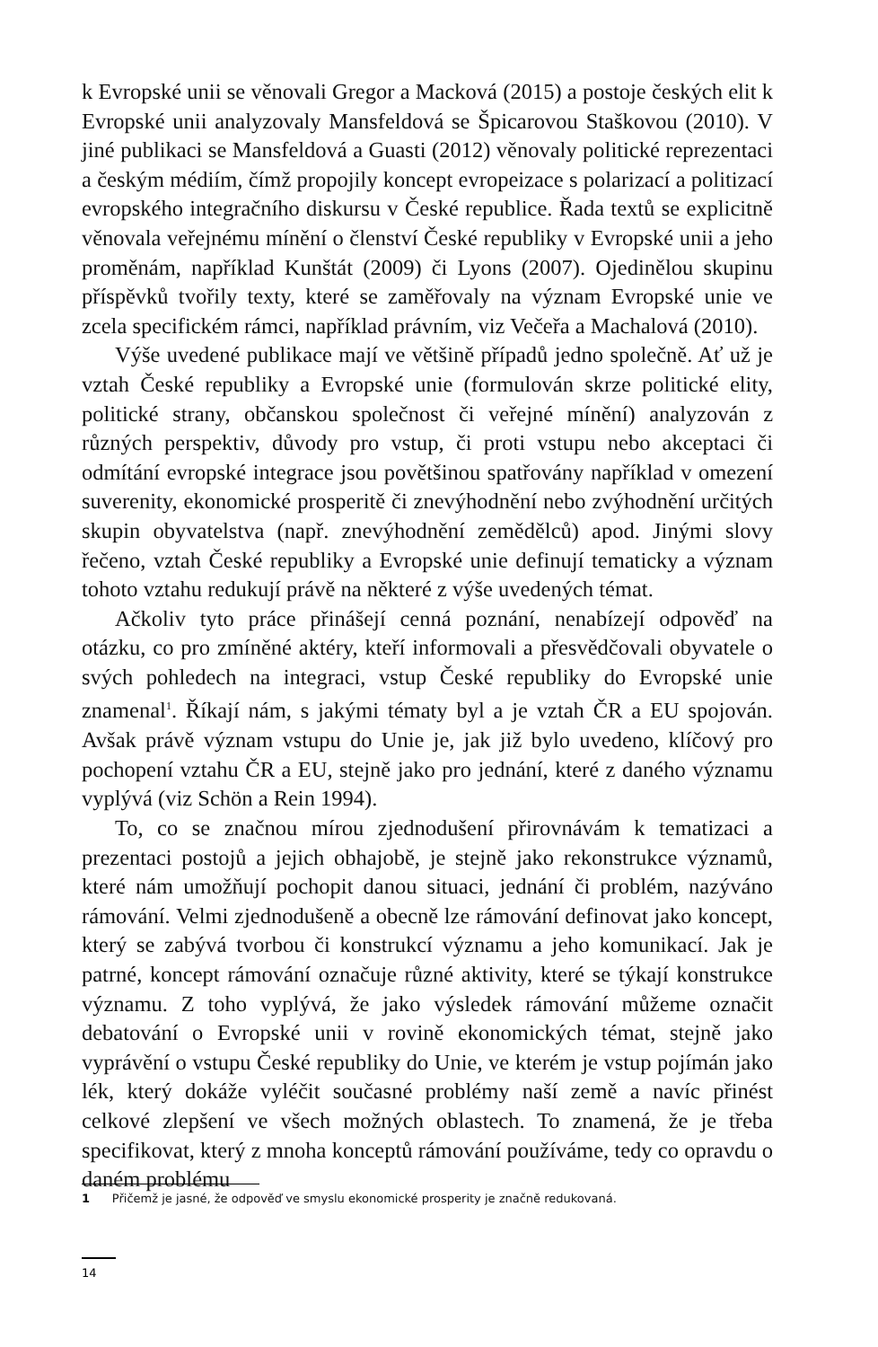k Evropské unii se věnovali Gregor a Macková (2015) a postoje českých elit k Evropské unii analyzovaly Mansfeldová se Špicarovou Staškovou (2010). V jiné publikaci se Mansfeldová a Guasti (2012) věnovaly politické reprezentaci a českým médiím, čímž propojily koncept evropeizace s polarizací a politizací evropského integračního diskursu v České republice. Řada textů se explicitně věnovala veřejnému mínění o členství České republiky v Evropské unii a jeho proměnám, například Kunštát (2009) či Lyons (2007). Ojedinělou skupinu příspěvků tvořily texty, které se zaměřovaly na význam Evropské unie ve zcela specifickém rámci, například právním, viz Večeřa a Machalová (2010).
Výše uvedené publikace mají ve většině případů jedno společně. Ať už je vztah České republiky a Evropské unie (formulován skrze politické elity, politické strany, občanskou společnost či veřejné mínění) analyzován z různých perspektiv, důvody pro vstup, či proti vstupu nebo akceptaci či odmítání evropské integrace jsou povětšinou spatřovány například v omezení suverenity, ekonomické prosperitě či znevýhodnění nebo zvýhodnění určitých skupin obyvatelstva (např. znevýhodnění zemědělců) apod. Jinými slovy řečeno, vztah České republiky a Evropské unie definují tematicky a význam tohoto vztahu redukují právě na některé z výše uvedených témat.
Ačkoliv tyto práce přinášejí cenná poznání, nenabízejí odpověď na otázku, co pro zmíněné aktéry, kteří informovali a přesvědčovali obyvatele o svých pohledech na integraci, vstup České republiky do Evropské unie znamenal<sup>1</sup>. Říkají nám, s jakými tématy byl a je vztah ČR a EU spojován. Avšak právě význam vstupu do Unie je, jak již bylo uvedeno, klíčový pro pochopení vztahu ČR a EU, stejně jako pro jednání, které z daného významu vyplývá (viz Schön a Rein 1994).
To, co se značnou mírou zjednodušení přirovnávám k tematizaci a prezentaci postojů a jejich obhajobě, je stejně jako rekonstrukce významů, které nám umožňují pochopit danou situaci, jednání či problém, nazýváno rámování. Velmi zjednodušeně a obecně lze rámování definovat jako koncept, který se zabývá tvorbou či konstrukcí významu a jeho komunikací. Jak je patrné, koncept rámování označuje různé aktivity, které se týkají konstrukce významu. Z toho vyplývá, že jako výsledek rámování můžeme označit debatování o Evropské unii v rovině ekonomických témat, stejně jako vyprávění o vstupu České republiky do Unie, ve kterém je vstup pojímán jako lék, který dokáže vyléčit současné problémy naší země a navíc přinést celkové zlepšení ve všech možných oblastech. To znamená, že je třeba specifikovat, který z mnoha konceptů rámování používáme, tedy co opravdu o daném problému
1 Přičemž je jasné, že odpověď ve smyslu ekonomické prosperity je značně redukovaná.
14